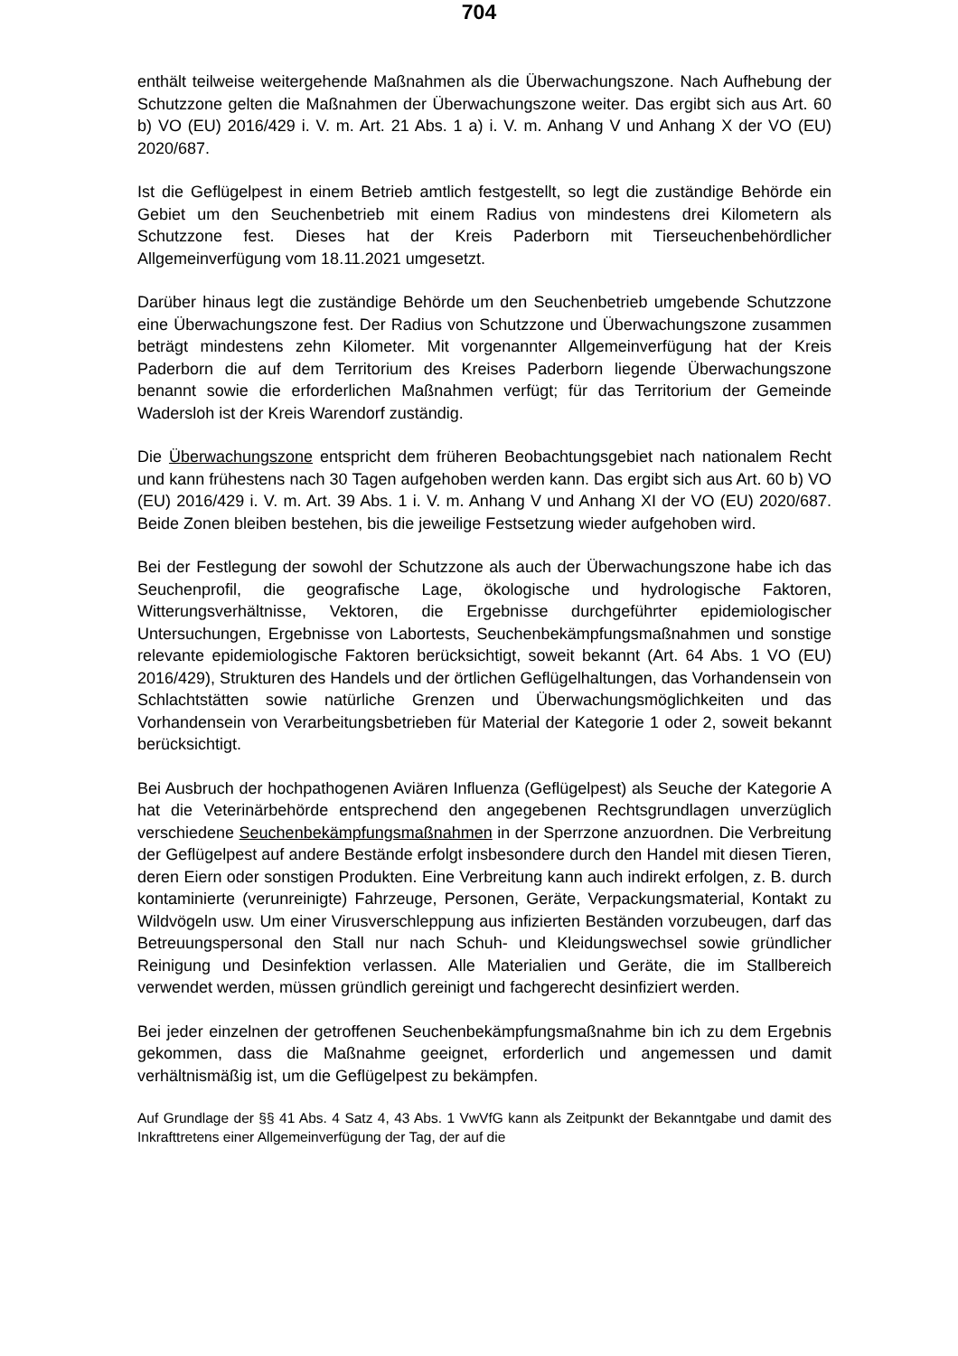704
enthält teilweise weitergehende Maßnahmen als die Überwachungszone. Nach Aufhebung der Schutzzone gelten die Maßnahmen der Überwachungszone weiter. Das ergibt sich aus Art. 60 b) VO (EU) 2016/429 i. V. m. Art. 21 Abs. 1 a) i. V. m. Anhang V und Anhang X der VO (EU) 2020/687.
Ist die Geflügelpest in einem Betrieb amtlich festgestellt, so legt die zuständige Behörde ein Gebiet um den Seuchenbetrieb mit einem Radius von mindestens drei Kilometern als Schutzzone fest. Dieses hat der Kreis Paderborn mit Tierseuchenbehördlicher Allgemeinverfügung vom 18.11.2021 umgesetzt.
Darüber hinaus legt die zuständige Behörde um den Seuchenbetrieb umgebende Schutzzone eine Überwachungszone fest. Der Radius von Schutzzone und Überwachungszone zusammen beträgt mindestens zehn Kilometer. Mit vorgenannter Allgemeinverfügung hat der Kreis Paderborn die auf dem Territorium des Kreises Paderborn liegende Überwachungszone benannt sowie die erforderlichen Maßnahmen verfügt; für das Territorium der Gemeinde Wadersloh ist der Kreis Warendorf zuständig.
Die Überwachungszone entspricht dem früheren Beobachtungsgebiet nach nationalem Recht und kann frühestens nach 30 Tagen aufgehoben werden kann. Das ergibt sich aus Art. 60 b) VO (EU) 2016/429 i. V. m. Art. 39 Abs. 1 i. V. m. Anhang V und Anhang XI der VO (EU) 2020/687. Beide Zonen bleiben bestehen, bis die jeweilige Festsetzung wieder aufgehoben wird.
Bei der Festlegung der sowohl der Schutzzone als auch der Überwachungszone habe ich das Seuchenprofil, die geografische Lage, ökologische und hydrologische Faktoren, Witterungsverhältnisse, Vektoren, die Ergebnisse durchgeführter epidemiologischer Untersuchungen, Ergebnisse von Labortests, Seuchenbekämpfungsmaßnahmen und sonstige relevante epidemiologische Faktoren berücksichtigt, soweit bekannt (Art. 64 Abs. 1 VO (EU) 2016/429), Strukturen des Handels und der örtlichen Geflügelhaltungen, das Vorhandensein von Schlachtstätten sowie natürliche Grenzen und Überwachungsmöglichkeiten und das Vorhandensein von Verarbeitungsbetrieben für Material der Kategorie 1 oder 2, soweit bekannt berücksichtigt.
Bei Ausbruch der hochpathogenen Aviären Influenza (Geflügelpest) als Seuche der Kategorie A hat die Veterinärbehörde entsprechend den angegebenen Rechtsgrundlagen unverzüglich verschiedene Seuchenbekämpfungsmaßnahmen in der Sperrzone anzuordnen. Die Verbreitung der Geflügelpest auf andere Bestände erfolgt insbesondere durch den Handel mit diesen Tieren, deren Eiern oder sonstigen Produkten. Eine Verbreitung kann auch indirekt erfolgen, z. B. durch kontaminierte (verunreinigte) Fahrzeuge, Personen, Geräte, Verpackungsmaterial, Kontakt zu Wildvögeln usw. Um einer Virusverschleppung aus infizierten Beständen vorzubeugen, darf das Betreuungspersonal den Stall nur nach Schuh- und Kleidungswechsel sowie gründlicher Reinigung und Desinfektion verlassen. Alle Materialien und Geräte, die im Stallbereich verwendet werden, müssen gründlich gereinigt und fachgerecht desinfiziert werden.
Bei jeder einzelnen der getroffenen Seuchenbekämpfungsmaßnahme bin ich zu dem Ergebnis gekommen, dass die Maßnahme geeignet, erforderlich und angemessen und damit verhältnismäßig ist, um die Geflügelpest zu bekämpfen.
Auf Grundlage der §§ 41 Abs. 4 Satz 4, 43 Abs. 1 VwVfG kann als Zeitpunkt der Bekanntgabe und damit des Inkrafttretens einer Allgemeinverfügung der Tag, der auf die